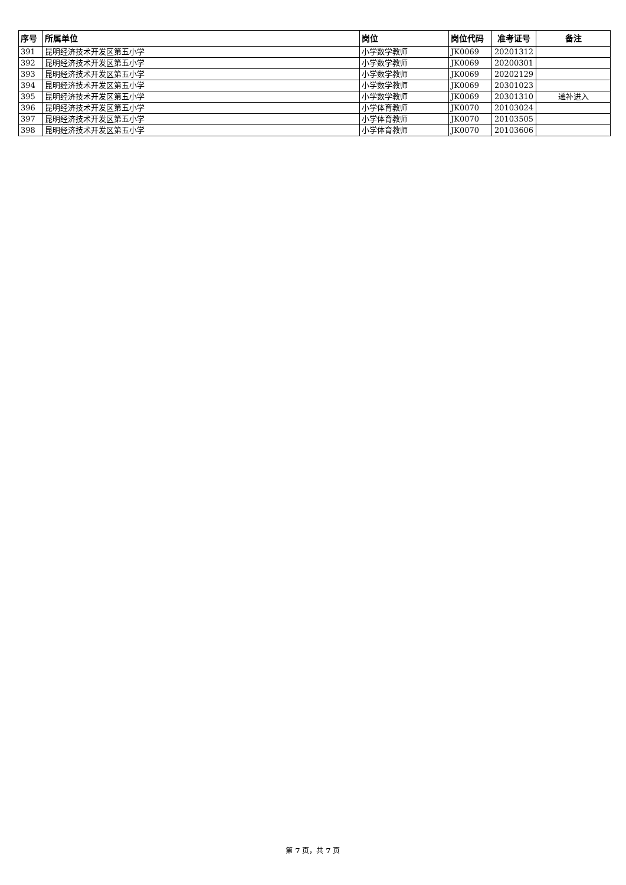| 序号 | 所属单位 | 岗位 | 岗位代码 | 准考证号 | 备注 |
| --- | --- | --- | --- | --- | --- |
| 391 | 昆明经济技术开发区第五小学 | 小学数学教师 | JK0069 | 20201312 | |
| 392 | 昆明经济技术开发区第五小学 | 小学数学教师 | JK0069 | 20200301 | |
| 393 | 昆明经济技术开发区第五小学 | 小学数学教师 | JK0069 | 20202129 | |
| 394 | 昆明经济技术开发区第五小学 | 小学数学教师 | JK0069 | 20301023 | |
| 395 | 昆明经济技术开发区第五小学 | 小学数学教师 | JK0069 | 20301310 | 递补进入 |
| 396 | 昆明经济技术开发区第五小学 | 小学体育教师 | JK0070 | 20103024 | |
| 397 | 昆明经济技术开发区第五小学 | 小学体育教师 | JK0070 | 20103505 | |
| 398 | 昆明经济技术开发区第五小学 | 小学体育教师 | JK0070 | 20103606 | |
第 7 页，共 7 页